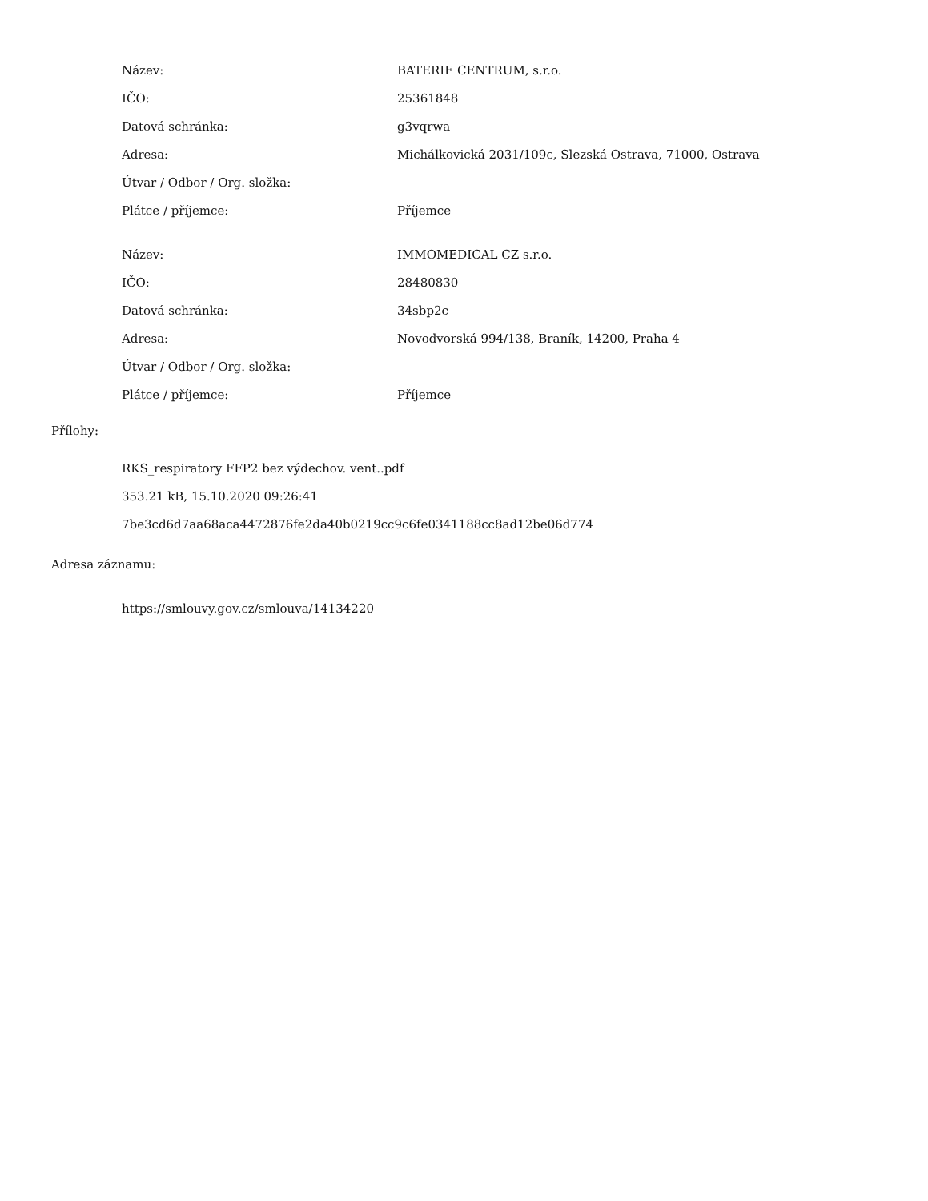| Název: | BATERIE CENTRUM, s.r.o. |
| IČO: | 25361848 |
| Datová schránka: | g3vqrwa |
| Adresa: | Michálkovická 2031/109c, Slezská Ostrava, 71000, Ostrava |
| Útvar / Odbor / Org. složka: | |
| Plátce / příjemce: | Příjemce |
| Název: | IMMOMEDICAL CZ s.r.o. |
| IČO: | 28480830 |
| Datová schránka: | 34sbp2c |
| Adresa: | Novodvorská 994/138, Braník, 14200, Praha 4 |
| Útvar / Odbor / Org. složka: | |
| Plátce / příjemce: | Příjemce |
Přílohy:
RKS_respiratory FFP2 bez výdechov. vent..pdf
353.21 kB, 15.10.2020 09:26:41
7be3cd6d7aa68aca4472876fe2da40b0219cc9c6fe0341188cc8ad12be06d774
Adresa záznamu:
https://smlouvy.gov.cz/smlouva/14134220